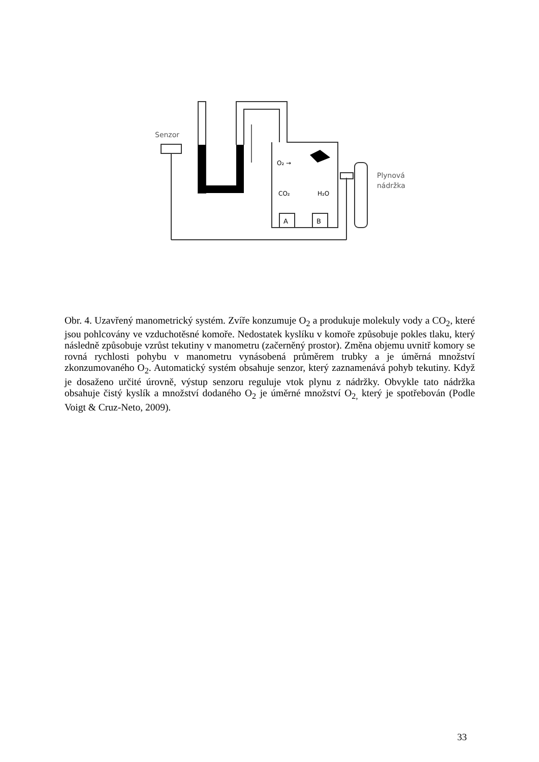Senzor
O₂ →
CO₂
H₂O
A
B
Plynová
nádržka
Obr. 4. Uzavřený manometrický systém. Zvíře konzumuje O<sub>2</sub> a produkuje molekuly vody a CO<sub>2</sub>, které jsou pohlcovány ve vzduchotěsné komoře. Nedostatek kyslíku v komoře způsobuje pokles tlaku, který následně způsobuje vzrůst tekutiny v manometru (začerněný prostor). Změna objemu uvnitř komory se rovná rychlosti pohybu v manometru vynásobená průměrem trubky a je úměrná množství zkonzumovaného O<sub>2</sub>. Automatický systém obsahuje senzor, který zaznamenává pohyb tekutiny. Když je dosaženo určité úrovně, výstup senzoru reguluje vtok plynu z nádržky. Obvykle tato nádržka obsahuje čistý kyslík a množství dodaného O<sub>2</sub> je úměrné množství O<sub>2,</sub> který je spotřebován (Podle Voigt & Cruz-Neto, 2009).
33